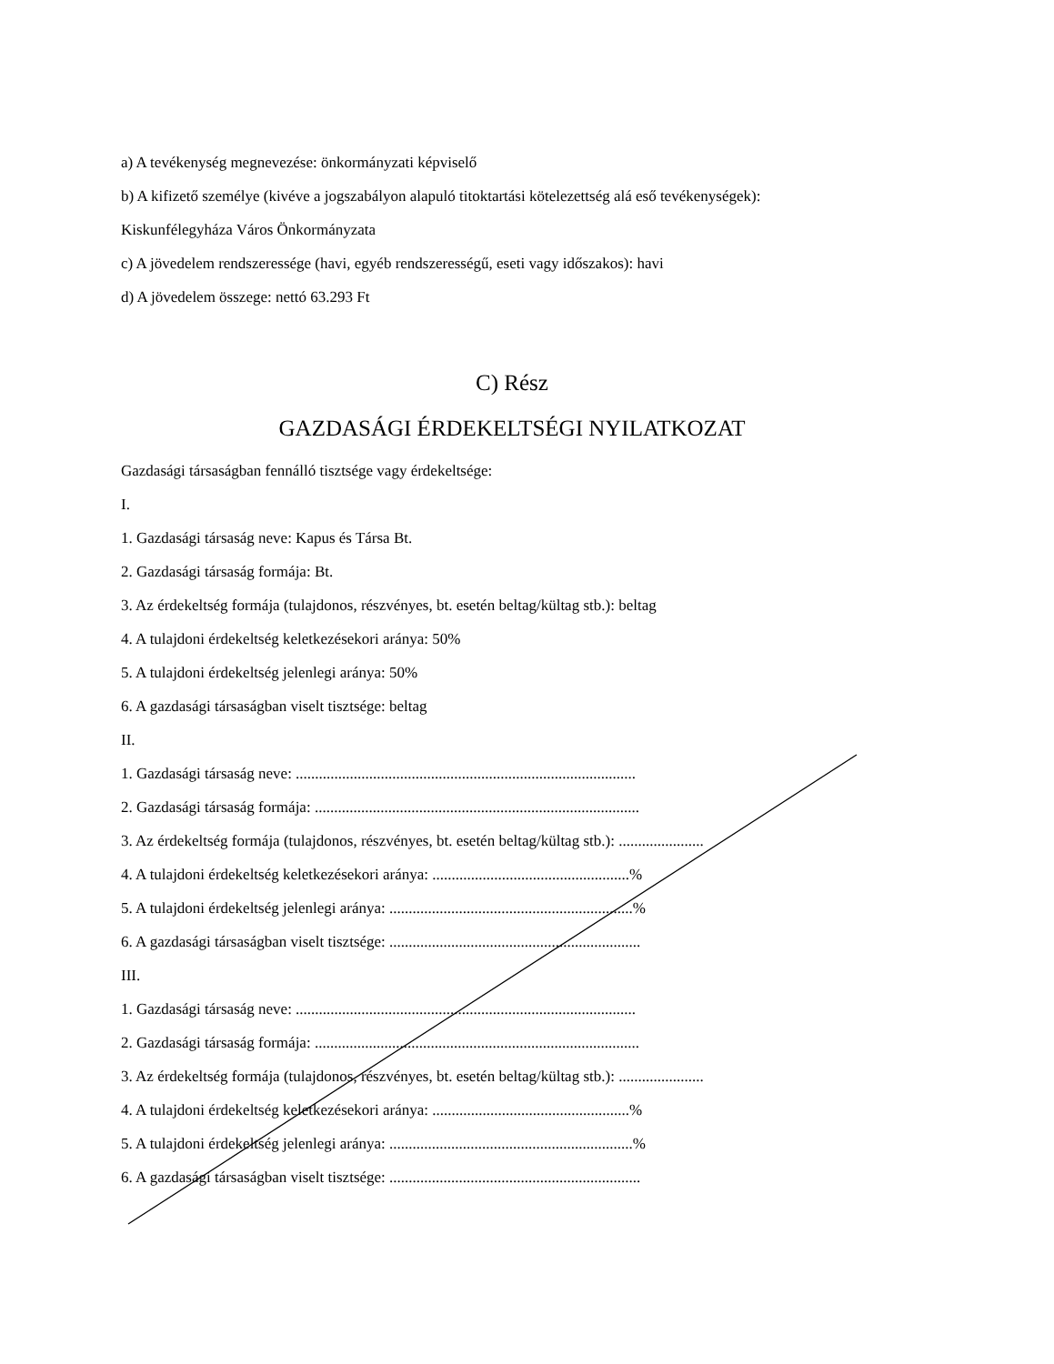a) A tevékenység megnevezése: önkormányzati képviselő
b) A kifizető személye (kivéve a jogszabályon alapuló titoktartási kötelezettség alá eső tevékenységek):
Kiskunfélegyháza Város Önkormányzata
c) A jövedelem rendszeressége (havi, egyéb rendszerességű, eseti vagy időszakos): havi
d) A jövedelem összege: nettó 63.293 Ft
C) Rész
GAZDASÁGI ÉRDEKELTSÉGI NYILATKOZAT
Gazdasági társaságban fennálló tisztsége vagy érdekeltsége:
I.
1. Gazdasági társaság neve: Kapus és Társa Bt.
2. Gazdasági társaság formája: Bt.
3. Az érdekeltség formája (tulajdonos, részvényes, bt. esetén beltag/kültag stb.): beltag
4. A tulajdoni érdekeltség keletkezésekori aránya: 50%
5. A tulajdoni érdekeltség jelenlegi aránya: 50%
6. A gazdasági társaságban viselt tisztsége: beltag
II.
1. Gazdasági társaság neve: ........................................................................................
2. Gazdasági társaság formája: ....................................................................................
3. Az érdekeltség formája (tulajdonos, részvényes, bt. esetén beltag/kültag stb.): ......................
4. A tulajdoni érdekeltség keletkezésekori aránya: ...................................................%
5. A tulajdoni érdekeltség jelenlegi aránya: ...............................................................%
6. A gazdasági társaságban viselt tisztsége: .................................................................
III.
1. Gazdasági társaság neve: ........................................................................................
2. Gazdasági társaság formája: ....................................................................................
3. Az érdekeltség formája (tulajdonos, részvényes, bt. esetén beltag/kültag stb.): ......................
4. A tulajdoni érdekeltség keletkezésekori aránya: ...................................................%
5. A tulajdoni érdekeltség jelenlegi aránya: ...............................................................%
6. A gazdasági társaságban viselt tisztsége: .................................................................